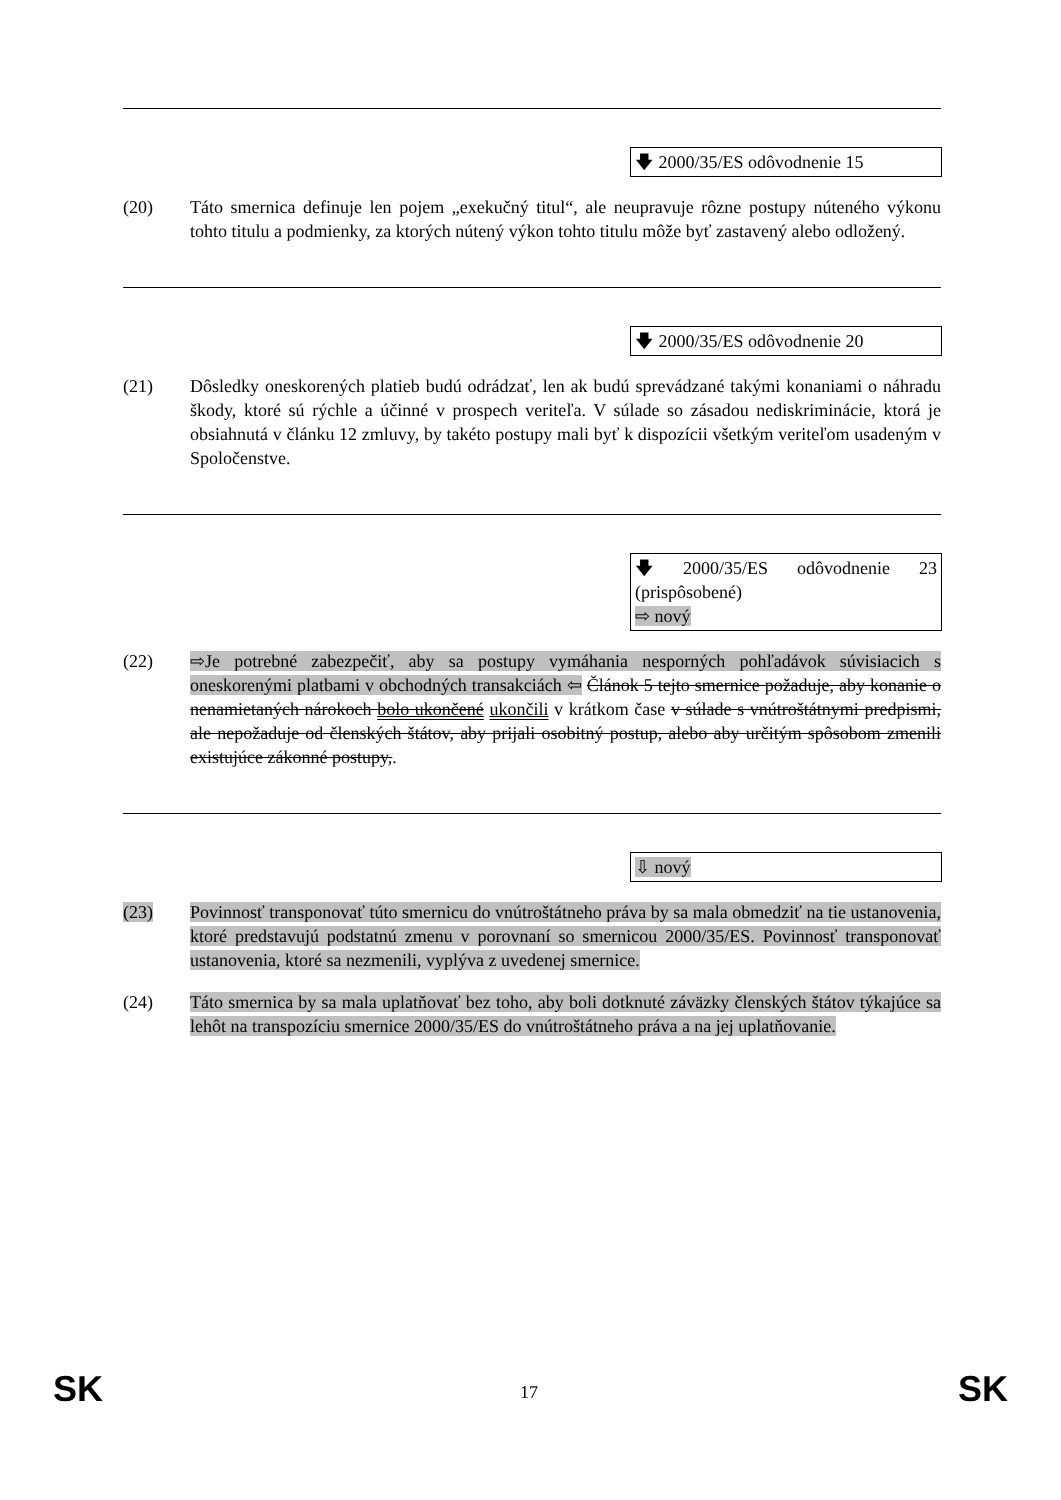🡇 2000/35/ES odôvodnenie 15
(20) Táto smernica definuje len pojem „exekučný titul“, ale neupravuje rôzne postupy núteného výkonu tohto titulu a podmienky, za ktorých nútený výkon tohto titulu môže byť zastavený alebo odložený.
🡇 2000/35/ES odôvodnenie 20
(21) Dôsledky oneskorených platieb budú odrádzať, len ak budú sprevádzané takými konaniami o náhradu škody, ktoré sú rýchle a účinné v prospech veriteľa. V súlade so zásadou nediskriminácie, ktorá je obsiahnutá v článku 12 zmluvy, by takéto postupy mali byť k dispozícii všetkým veriteľom usadeným v Spoločenstve.
🡇 2000/35/ES odôvodnenie 23 (prispôsobené)
⇨ nový
(22) ⇨Je potrebné zabezpečiť, aby sa postupy vymáhania nesporných pohľadávok súvisiacich s oneskorenými platbami v obchodných transakciách ⇦ Článok 5 tejto smernice požaduje, aby konanie o nenamietaných nárokoch bolo ukončené ukončili v krátkom čase v súlade s vnútroštátnymi predpismi, ale nepožaduje od členských štátov, aby prijali osobitný postup, alebo aby určitým spôsobom zmenili existujúce zákonné postupy,.
⇩ nový
(23) Povinnosť transponovať túto smernicu do vnútroštátneho práva by sa mala obmedziť na tie ustanovenia, ktoré predstavujú podstatnú zmenu v porovnaní so smernicou 2000/35/ES. Povinnosť transponovať ustanovenia, ktoré sa nezmenili, vyplýva z uvedenej smernice.
(24) Táto smernica by sa mala uplatňovať bez toho, aby boli dotknuté záväzky členských štátov týkajúce sa lehôt na transpozíciu smernice 2000/35/ES do vnútroštátneho práva a na jej uplatňovanie.
SK 17 SK